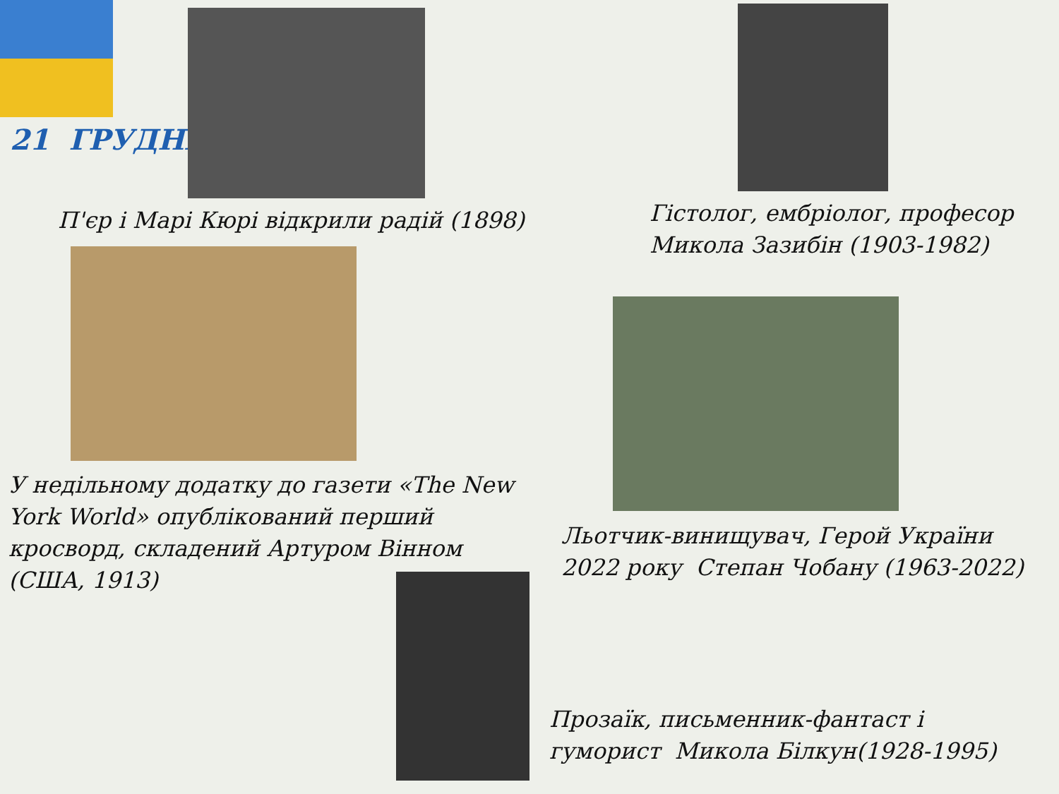21 ГРУДНЯ
П'єр і Марі Кюрі відкрили радій (1898)
Гістолог, ембріолог, професор
Микола Зазибін (1903-1982)
У недільному додатку до газети «The New York World» опублікований перший кросворд, складений Артуром Вінном (США, 1913)
Льотчик-винищувач, Герой України
2022 року Степан Чобану (1963-2022)
Прозаїк, письменник-фантаст і
гуморист Микола Білкун(1928-1995)